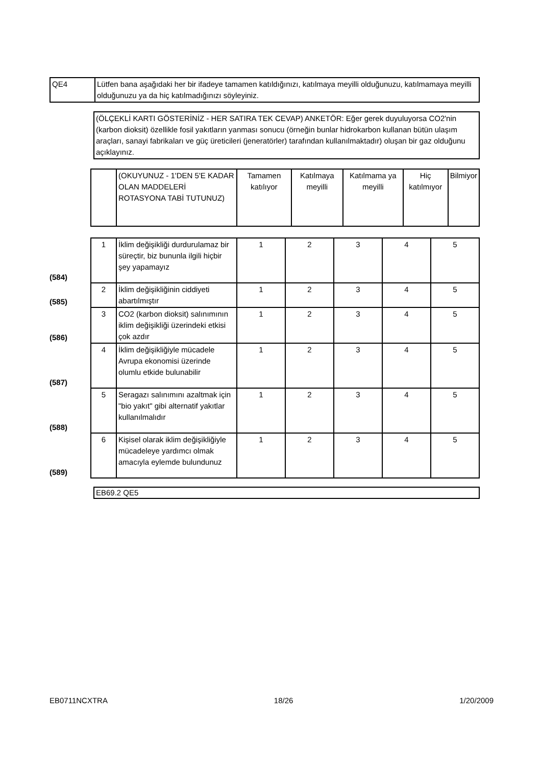| QE4 | Lütfen bana aşağıdaki her bir ifadeye tamamen katıldığınızı, katılmaya meyilli olduğunuzu, katılmamaya meyilli olduğunuzu ya da hiç katılmadığınızı söyleyiniz. |
| (ÖLÇEKLİ KARTI GÖSTERİNİZ - HER SATIRA TEK CEVAP) ANKETÖR: Eğer gerek duyuluyorsa CO2'nin (karbon dioksit) özellikle fosil yakıtların yanması sonucu (örneğin bunlar hidrokarbon kullanan bütün ulaşım araçları, sanayi fabrikaları ve güç üreticileri (jeneratörler) tarafından kullanılmaktadır) oluşan bir gaz olduğunu açıklayınız. |
| | | (OKUYUNUZ - 1'DEN 5'E KADAR OLAN MADDELERİ ROTASYONA TABİ TUTUNUZ) | Tamamen katılıyor | Katılmaya meyilli | Katılmama ya meyilli | Hiç katılmıyor | Bilmiyor |
| --- | --- | --- | --- | --- | --- | --- | --- |
| (584) | 1 | İklim değişikliği durdurulamaz bir süreçtir, biz bununla ilgili hiçbir şey yapamayız | 1 | 2 | 3 | 4 | 5 |
| (585) | 2 | İklim değişikliğinin ciddiyeti abartılmıştır | 1 | 2 | 3 | 4 | 5 |
| (586) | 3 | CO2 (karbon dioksit) salınımının iklim değişikliği üzerindeki etkisi çok azdır | 1 | 2 | 3 | 4 | 5 |
| (587) | 4 | İklim değişikliğiyle mücadele Avrupa ekonomisi üzerinde olumlu etkide bulunabilir | 1 | 2 | 3 | 4 | 5 |
| (588) | 5 | Seragazı salınımını azaltmak için "bio yakıt" gibi alternatif yakıtlar kullanılmalıdır | 1 | 2 | 3 | 4 | 5 |
| (589) | 6 | Kişisel olarak iklim değişikliğiyle mücadeleye yardımcı olmak amacıyla eylemde bulundunuz | 1 | 2 | 3 | 4 | 5 |
| EB69.2 QE5 |
EB0711NCXTRA 18/26 1/20/2009